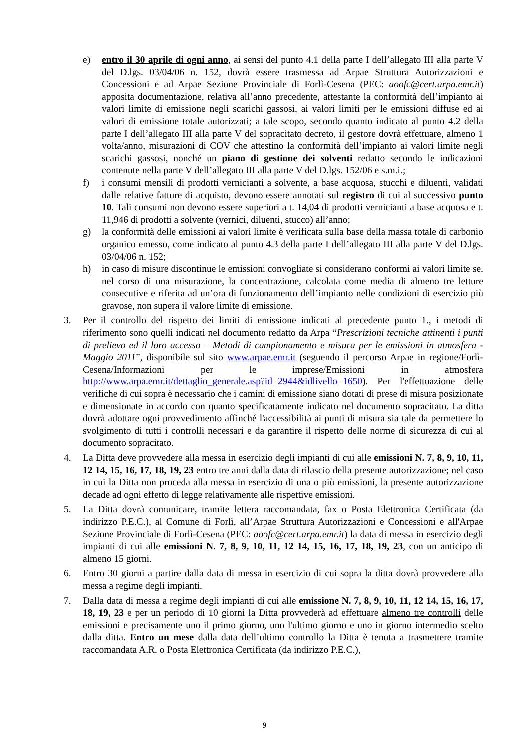e) entro il 30 aprile di ogni anno, ai sensi del punto 4.1 della parte I dell’allegato III alla parte V del D.lgs. 03/04/06 n. 152, dovrà essere trasmessa ad Arpae Struttura Autorizzazioni e Concessioni e ad Arpae Sezione Provinciale di Forlì-Cesena (PEC: aoofc@cert.arpa.emr.it) apposita documentazione, relativa all’anno precedente, attestante la conformità dell’impianto ai valori limite di emissione negli scarichi gassosi, ai valori limiti per le emissioni diffuse ed ai valori di emissione totale autorizzati; a tale scopo, secondo quanto indicato al punto 4.2 della parte I dell’allegato III alla parte V del sopracitato decreto, il gestore dovrà effettuare, almeno 1 volta/anno, misurazioni di COV che attestino la conformità dell’impianto ai valori limite negli scarichi gassosi, nonché un piano di gestione dei solventi redatto secondo le indicazioni contenute nella parte V dell’allegato III alla parte V del D.lgs. 152/06 e s.m.i.;
f) i consumi mensili di prodotti vernicianti a solvente, a base acquosa, stucchi e diluenti, validati dalle relative fatture di acquisto, devono essere annotati sul registro di cui al successivo punto 10. Tali consumi non devono essere superiori a t. 14,04 di prodotti vernicianti a base acquosa e t. 11,946 di prodotti a solvente (vernici, diluenti, stucco) all’anno;
g) la conformità delle emissioni ai valori limite è verificata sulla base della massa totale di carbonio organico emesso, come indicato al punto 4.3 della parte I dell’allegato III alla parte V del D.lgs. 03/04/06 n. 152;
h) in caso di misure discontinue le emissioni convogliate si considerano conformi ai valori limite se, nel corso di una misurazione, la concentrazione, calcolata come media di almeno tre letture consecutive e riferita ad un’ora di funzionamento dell’impianto nelle condizioni di esercizio più gravose, non supera il valore limite di emissione.
3. Per il controllo del rispetto dei limiti di emissione indicati al precedente punto 1., i metodi di riferimento sono quelli indicati nel documento redatto da Arpa “Prescrizioni tecniche attinenti i punti di prelievo ed il loro accesso – Metodi di campionamento e misura per le emissioni in atmosfera - Maggio 2011”, disponibile sul sito www.arpae.emr.it (seguendo il percorso Arpae in regione/Forlì-Cesena/Informazioni per le imprese/Emissioni in atmosfera http://www.arpa.emr.it/dettaglio_generale.asp?id=2944&idlivello=1650). Per l'effettuazione delle verifiche di cui sopra è necessario che i camini di emissione siano dotati di prese di misura posizionate e dimensionate in accordo con quanto specificatamente indicato nel documento sopracitato. La ditta dovrà adottare ogni provvedimento affinché l'accessibilità ai punti di misura sia tale da permettere lo svolgimento di tutti i controlli necessari e da garantire il rispetto delle norme di sicurezza di cui al documento sopracitato.
4. La Ditta deve provvedere alla messa in esercizio degli impianti di cui alle emissioni N. 7, 8, 9, 10, 11, 12 14, 15, 16, 17, 18, 19, 23 entro tre anni dalla data di rilascio della presente autorizzazione; nel caso in cui la Ditta non proceda alla messa in esercizio di una o più emissioni, la presente autorizzazione decade ad ogni effetto di legge relativamente alle rispettive emissioni.
5. La Ditta dovrà comunicare, tramite lettera raccomandata, fax o Posta Elettronica Certificata (da indirizzo P.E.C.), al Comune di Forlì, all’Arpae Struttura Autorizzazioni e Concessioni e all'Arpae Sezione Provinciale di Forlì-Cesena (PEC: aoofc@cert.arpa.emr.it) la data di messa in esercizio degli impianti di cui alle emissioni N. 7, 8, 9, 10, 11, 12 14, 15, 16, 17, 18, 19, 23, con un anticipo di almeno 15 giorni.
6. Entro 30 giorni a partire dalla data di messa in esercizio di cui sopra la ditta dovrà provvedere alla messa a regime degli impianti.
7. Dalla data di messa a regime degli impianti di cui alle emissione N. 7, 8, 9, 10, 11, 12 14, 15, 16, 17, 18, 19, 23 e per un periodo di 10 giorni la Ditta provvederà ad effettuare almeno tre controlli delle emissioni e precisamente uno il primo giorno, uno l'ultimo giorno e uno in giorno intermedio scelto dalla ditta. Entro un mese dalla data dell’ultimo controllo la Ditta è tenuta a trasmettere tramite raccomandata A.R. o Posta Elettronica Certificata (da indirizzo P.E.C.),
9